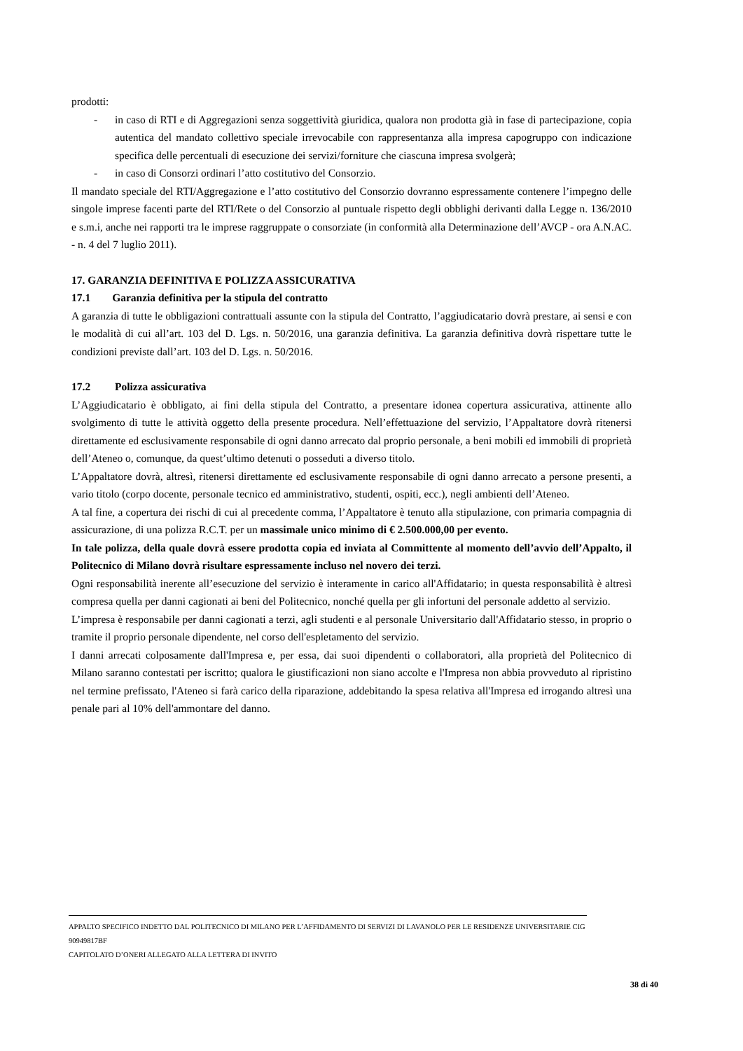prodotti:
- in caso di RTI e di Aggregazioni senza soggettività giuridica, qualora non prodotta già in fase di partecipazione, copia autentica del mandato collettivo speciale irrevocabile con rappresentanza alla impresa capogruppo con indicazione specifica delle percentuali di esecuzione dei servizi/forniture che ciascuna impresa svolgerà;
- in caso di Consorzi ordinari l’atto costitutivo del Consorzio.
Il mandato speciale del RTI/Aggregazione e l’atto costitutivo del Consorzio dovranno espressamente contenere l’impegno delle singole imprese facenti parte del RTI/Rete o del Consorzio al puntuale rispetto degli obblighi derivanti dalla Legge n. 136/2010 e s.m.i, anche nei rapporti tra le imprese raggruppate o consorziate (in conformità alla Determinazione dell’AVCP - ora A.N.AC. - n. 4 del 7 luglio 2011).
17. GARANZIA DEFINITIVA E POLIZZA ASSICURATIVA
17.1 Garanzia definitiva per la stipula del contratto
A garanzia di tutte le obbligazioni contrattuali assunte con la stipula del Contratto, l’aggiudicatario dovrà prestare, ai sensi e con le modalità di cui all’art. 103 del D. Lgs. n. 50/2016, una garanzia definitiva. La garanzia definitiva dovrà rispettare tutte le condizioni previste dall’art. 103 del D. Lgs. n. 50/2016.
17.2 Polizza assicurativa
L’Aggiudicatario è obbligato, ai fini della stipula del Contratto, a presentare idonea copertura assicurativa, attinente allo svolgimento di tutte le attività oggetto della presente procedura. Nell’effettuazione del servizio, l’Appaltatore dovrà ritenersi direttamente ed esclusivamente responsabile di ogni danno arrecato dal proprio personale, a beni mobili ed immobili di proprietà dell’Ateneo o, comunque, da quest’ultimo detenuti o posseduti a diverso titolo.
L’Appaltatore dovrà, altresì, ritenersi direttamente ed esclusivamente responsabile di ogni danno arrecato a persone presenti, a vario titolo (corpo docente, personale tecnico ed amministrativo, studenti, ospiti, ecc.), negli ambienti dell’Ateneo.
A tal fine, a copertura dei rischi di cui al precedente comma, l’Appaltatore è tenuto alla stipulazione, con primaria compagnia di assicurazione, di una polizza R.C.T. per un massimale unico minimo di € 2.500.000,00 per evento.
In tale polizza, della quale dovrà essere prodotta copia ed inviata al Committente al momento dell’avvio dell’Appalto, il Politecnico di Milano dovrà risultare espressamente incluso nel novero dei terzi.
Ogni responsabilità inerente all’esecuzione del servizio è interamente in carico all'Affidatario; in questa responsabilità è altresì compresa quella per danni cagionati ai beni del Politecnico, nonché quella per gli infortuni del personale addetto al servizio.
L’impresa è responsabile per danni cagionati a terzi, agli studenti e al personale Universitario dall'Affidatario stesso, in proprio o tramite il proprio personale dipendente, nel corso dell'espletamento del servizio.
I danni arrecati colposamente dall'Impresa e, per essa, dai suoi dipendenti o collaboratori, alla proprietà del Politecnico di Milano saranno contestati per iscritto; qualora le giustificazioni non siano accolte e l'Impresa non abbia provveduto al ripristino nel termine prefissato, l'Ateneo si farà carico della riparazione, addebitando la spesa relativa all'Impresa ed irrogando altresì una penale pari al 10% dell'ammontare del danno.
APPALTO SPECIFICO INDETTO DAL POLITECNICO DI MILANO PER L’AFFIDAMENTO DI SERVIZI DI LAVANOLO PER LE RESIDENZE UNIVERSITARIE CIG 90949817BF
CAPITOLATO D’ONERI ALLEGATO ALLA LETTERA DI INVITO
38 di 40